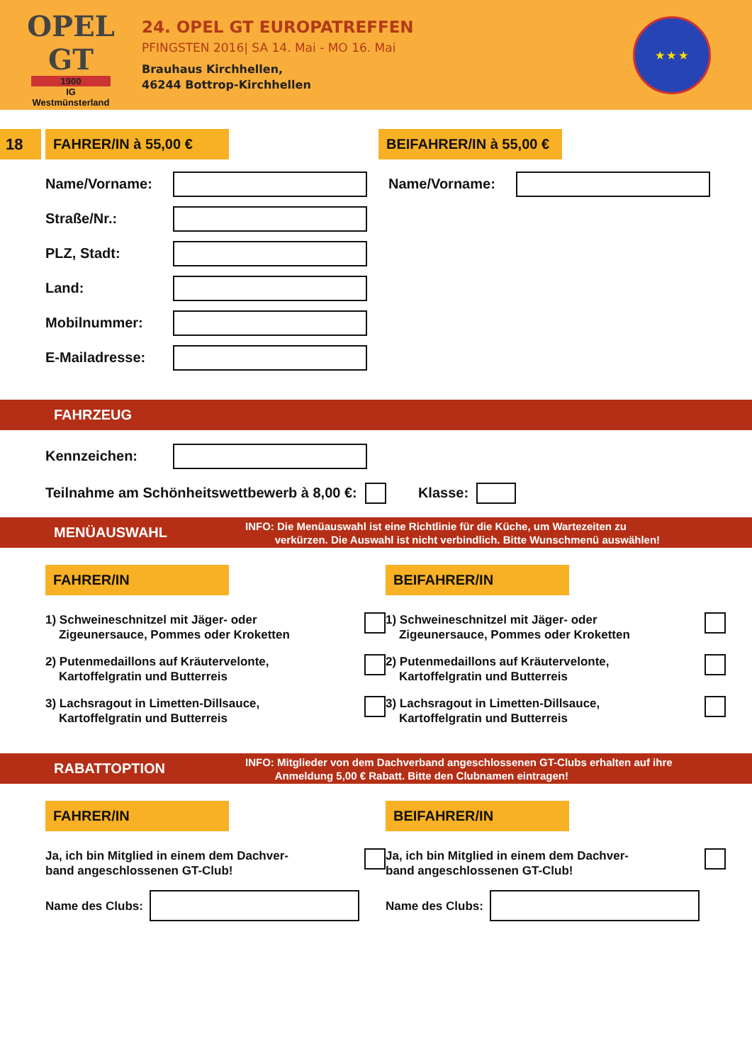OPEL GT
1900
IG
Westmünsterland
24. OPEL GT EUROPATREFFEN
PFINGSTEN 2016| SA 14. Mai - MO 16. Mai
Brauhaus Kirchhellen,
46244 Bottrop-Kirchhellen
★ ★ ★
18
FAHRER/IN à 55,00 € BEIFAHRER/IN à 55,00 €
Name/Vorname:
Straße/Nr.:
PLZ, Stadt:
Land:
Mobilnummer:
E-Mailadresse:
Name/Vorname:
FAHRZEUG
Kennzeichen:
Teilnahme am Schönheitswettbewerb à 8,00 €: Klasse:
MENÜAUSWAHL INFO: Die Menüauswahl ist eine Richtlinie für die Küche, um Wartezeiten zu
verkürzen. Die Auswahl ist nicht verbindlich. Bitte Wunschmenü auswählen!
FAHRER/IN
1) Schweineschnitzel mit Jäger- oder
Zigeunersauce, Pommes oder Kroketten
2) Putenmedaillons auf Kräutervelonte,
Kartoffelgratin und Butterreis
3) Lachsragout in Limetten-Dillsauce,
Kartoffelgratin und Butterreis
BEIFAHRER/IN
1) Schweineschnitzel mit Jäger- oder
Zigeunersauce, Pommes oder Kroketten
2) Putenmedaillons auf Kräutervelonte,
Kartoffelgratin und Butterreis
3) Lachsragout in Limetten-Dillsauce,
Kartoffelgratin und Butterreis
RABATTOPTION INFO: Mitglieder von dem Dachverband angeschlossenen GT-Clubs erhalten auf ihre
Anmeldung 5,00 € Rabatt. Bitte den Clubnamen eintragen!
FAHRER/IN
Ja, ich bin Mitglied in einem dem Dachver-
band angeschlossenen GT-Club!
Name des Clubs:
BEIFAHRER/IN
Ja, ich bin Mitglied in einem dem Dachver-
band angeschlossenen GT-Club!
Name des Clubs: